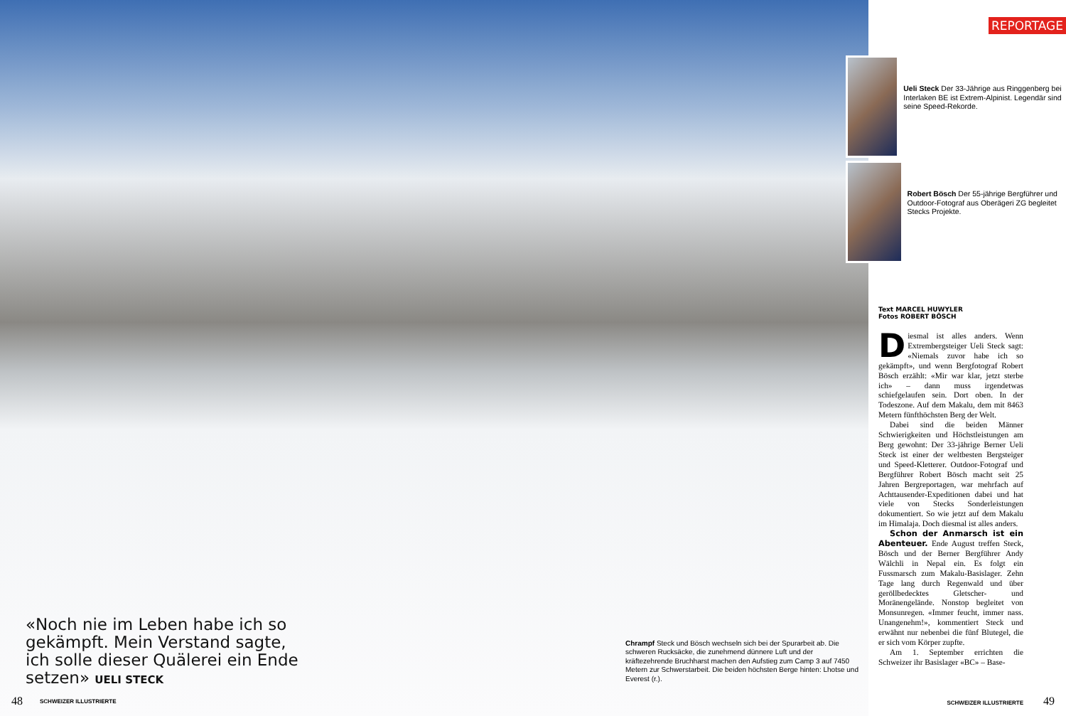«Noch nie im Leben habe ich so gekämpft. Mein Verstand sagte, ich solle dieser Quälerei ein Ende setzen» UELI STECK
48 SCHWEIZER ILLUSTRIERTE
Chrampf Steck und Bösch wechseln sich bei der Spurarbeit ab. Die schweren Rucksäcke, die zunehmend dünnere Luft und der kräftezehrende Bruchharst machen den Aufstieg zum Camp 3 auf 7450 Metern zur Schwerstarbeit. Die beiden höchsten Berge hinten: Lhotse und Everest (r.).
REPORTAGE
Ueli Steck Der 33-Jährige aus Ringgenberg bei Interlaken BE ist Extrem-Alpinist. Legendär sind seine Speed-Rekorde.
Robert Bösch Der 55-jährige Bergführer und Outdoor-Fotograf aus Oberägeri ZG begleitet Stecks Projekte.
Text MARCEL HUWYLER
Fotos ROBERT BÖSCH
Diesmal ist alles anders. Wenn Extrembergsteiger Ueli Steck sagt: «Niemals zuvor habe ich so gekämpft», und wenn Bergfotograf Robert Bösch erzählt: «Mir war klar, jetzt sterbe ich» – dann muss irgendetwas schiefgelaufen sein. Dort oben. In der Todeszone. Auf dem Makalu, dem mit 8463 Metern fünfthöchsten Berg der Welt.
Dabei sind die beiden Männer Schwierigkeiten und Höchstleistungen am Berg gewohnt: Der 33-jährige Berner Ueli Steck ist einer der weltbesten Bergsteiger und Speed-Kletterer. Outdoor-Fotograf und Bergführer Robert Bösch macht seit 25 Jahren Bergreportagen, war mehrfach auf Achttausender-Expeditionen dabei und hat viele von Stecks Sonderleistungen dokumentiert. So wie jetzt auf dem Makalu im Himalaja. Doch diesmal ist alles anders.
Schon der Anmarsch ist ein Abenteuer. Ende August treffen Steck, Bösch und der Berner Bergführer Andy Wälchli in Nepal ein. Es folgt ein Fussmarsch zum Makalu-Basislager. Zehn Tage lang durch Regenwald und über geröllbedecktes Gletscher- und Moränengelände. Nonstop begleitet von Monsunregen. «Immer feucht, immer nass. Unangenehm!», kommentiert Steck und erwähnt nur nebenbei die fünf Blutegel, die er sich vom Körper zupfte.
Am 1. September errichten die Schweizer ihr Basislager «BC» – Base-
SCHWEIZER ILLUSTRIERTE 49